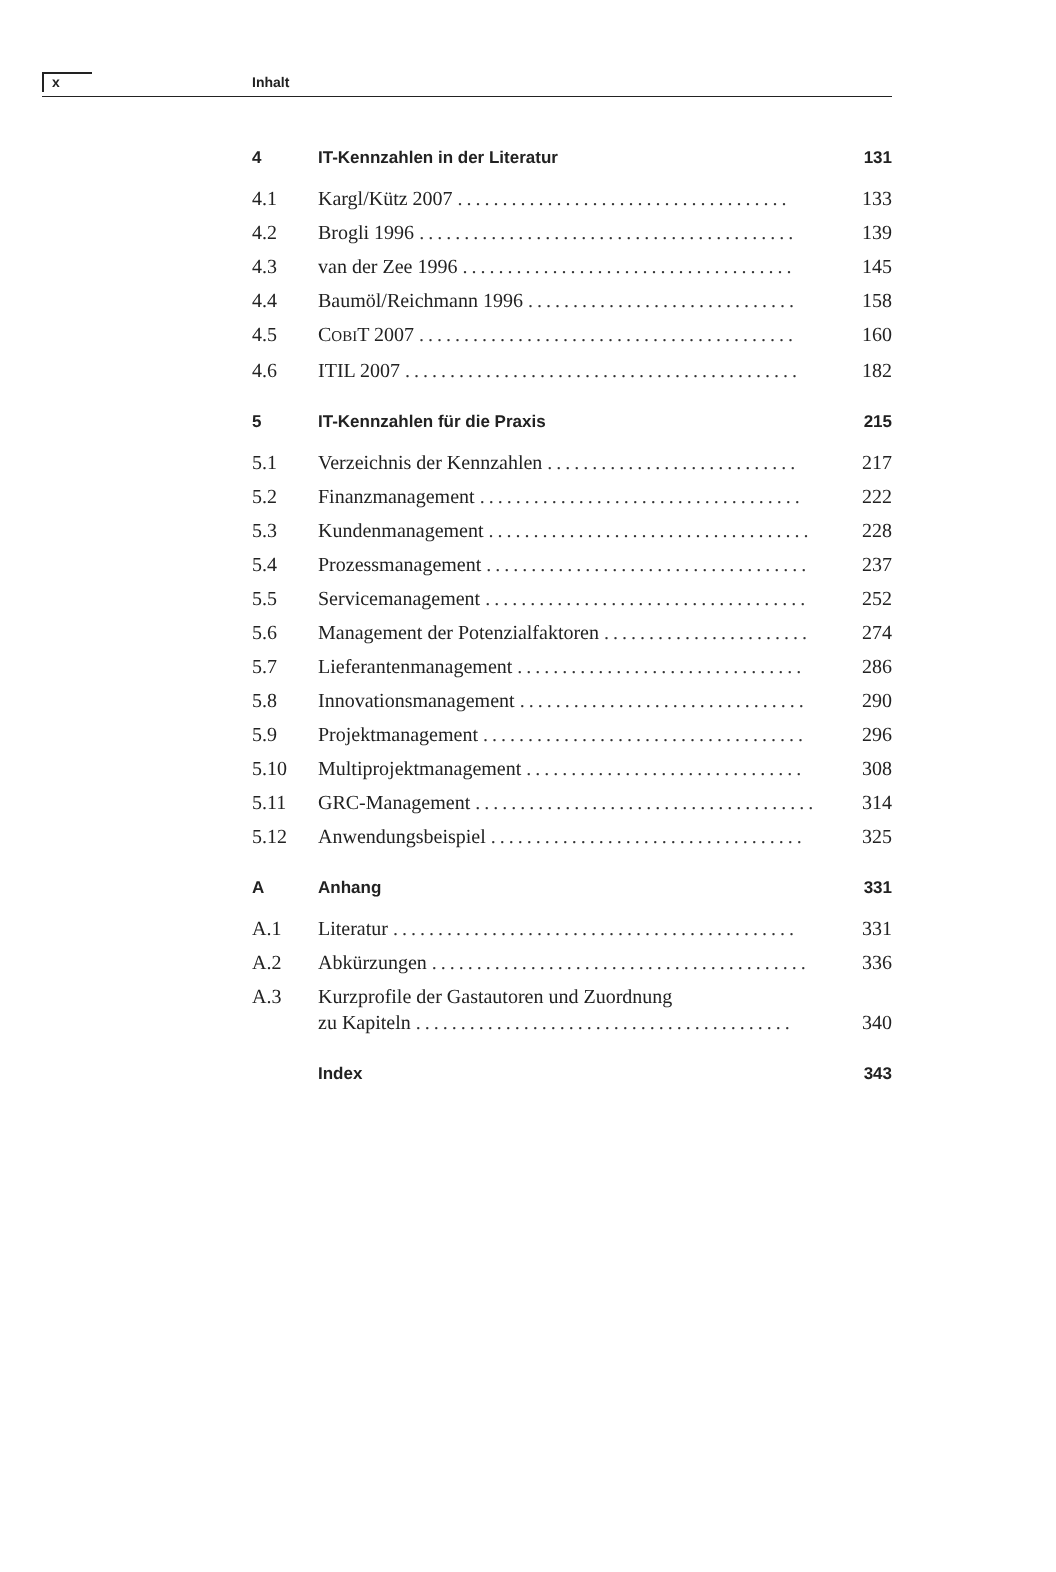x Inhalt
4 IT-Kennzahlen in der Literatur 131
4.1 Kargl/Kütz 2007 ..................................... 133
4.2 Brogli 1996 .......................................... 139
4.3 van der Zee 1996 ..................................... 145
4.4 Baumöl/Reichmann 1996 .............................. 158
4.5 COBIT 2007 .......................................... 160
4.6 ITIL 2007 ............................................ 182
5 IT-Kennzahlen für die Praxis 215
5.1 Verzeichnis der Kennzahlen ............................ 217
5.2 Finanzmanagement .................................... 222
5.3 Kundenmanagement .................................... 228
5.4 Prozessmanagement .................................... 237
5.5 Servicemanagement .................................... 252
5.6 Management der Potenzialfaktoren ....................... 274
5.7 Lieferantenmanagement ................................ 286
5.8 Innovationsmanagement ................................ 290
5.9 Projektmanagement .................................... 296
5.10 Multiprojektmanagement ............................... 308
5.11 GRC-Management ...................................... 314
5.12 Anwendungsbeispiel ................................... 325
A Anhang 331
A.1 Literatur ............................................. 331
A.2 Abkürzungen .......................................... 336
A.3 Kurzprofile der Gastautoren und Zuordnung
zu Kapiteln .......................................... 340
Index 343